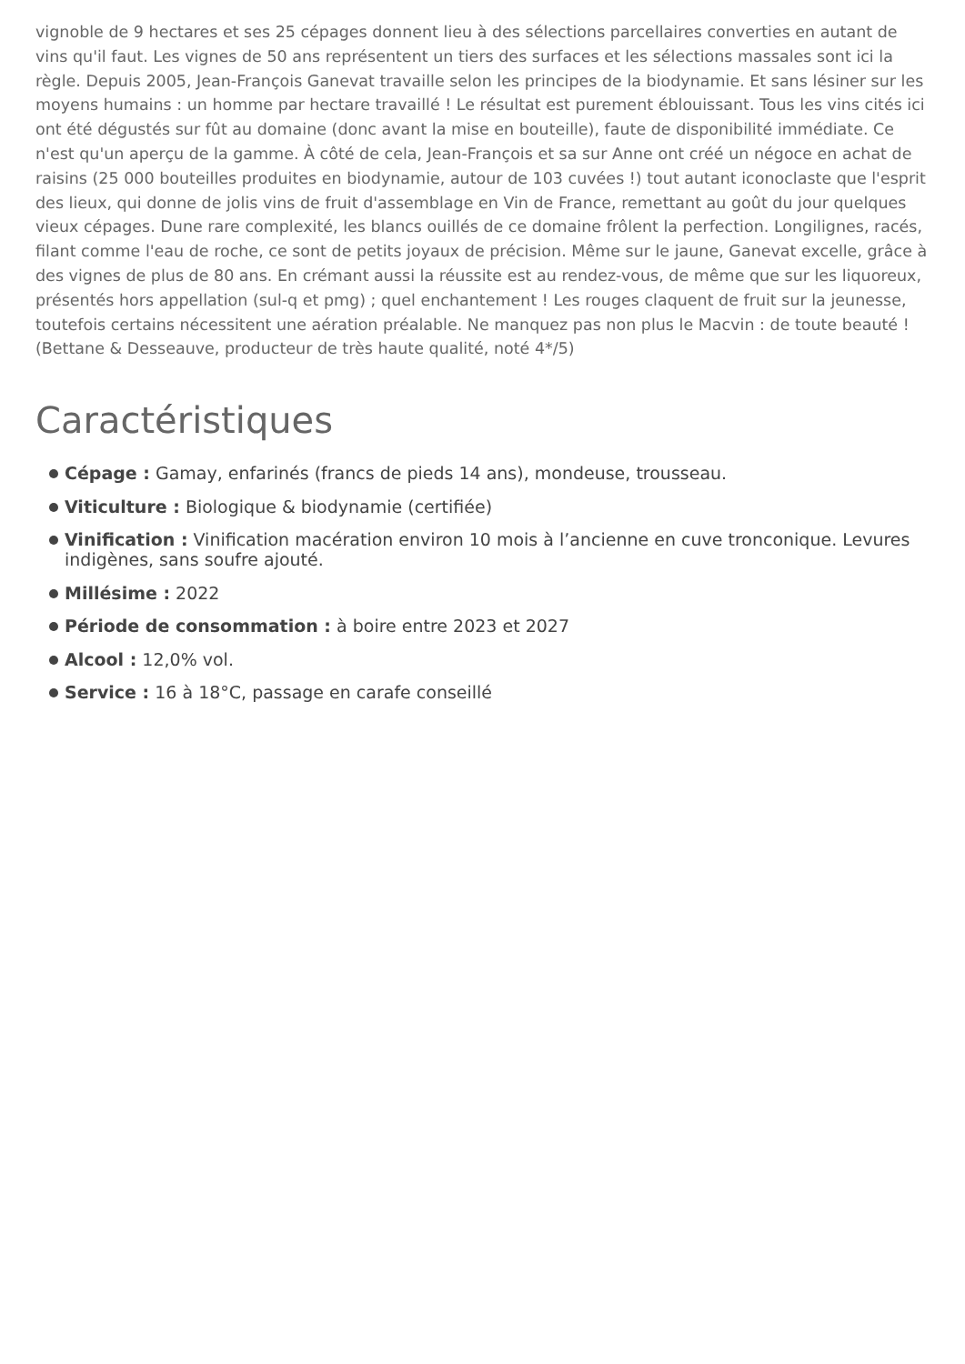vignoble de 9 hectares et ses 25 cépages donnent lieu à des sélections parcellaires converties en autant de vins qu'il faut. Les vignes de 50 ans représentent un tiers des surfaces et les sélections massales sont ici la règle. Depuis 2005, Jean-François Ganevat travaille selon les principes de la biodynamie. Et sans lésiner sur les moyens humains : un homme par hectare travaillé ! Le résultat est purement éblouissant. Tous les vins cités ici ont été dégustés sur fût au domaine (donc avant la mise en bouteille), faute de disponibilité immédiate. Ce n'est qu'un aperçu de la gamme. À côté de cela, Jean-François et sa sur Anne ont créé un négoce en achat de raisins (25 000 bouteilles produites en biodynamie, autour de 103 cuvées !) tout autant iconoclaste que l'esprit des lieux, qui donne de jolis vins de fruit d'assemblage en Vin de France, remettant au goût du jour quelques vieux cépages. Dune rare complexité, les blancs ouillés de ce domaine frôlent la perfection. Longilignes, racés, filant comme l'eau de roche, ce sont de petits joyaux de précision. Même sur le jaune, Ganevat excelle, grâce à des vignes de plus de 80 ans. En crémant aussi la réussite est au rendez-vous, de même que sur les liquoreux, présentés hors appellation (sul-q et pmg) ; quel enchantement ! Les rouges claquent de fruit sur la jeunesse, toutefois certains nécessitent une aération préalable. Ne manquez pas non plus le Macvin : de toute beauté ! (Bettane & Desseauve, producteur de très haute qualité, noté 4*/5)
Caractéristiques
Cépage : Gamay, enfarinés (francs de pieds 14 ans), mondeuse, trousseau.
Viticulture : Biologique & biodynamie (certifiée)
Vinification : Vinification macération environ 10 mois à l’ancienne en cuve tronconique. Levures indigènes, sans soufre ajouté.
Millésime : 2022
Période de consommation : à boire entre 2023 et 2027
Alcool : 12,0% vol.
Service : 16 à 18°C, passage en carafe conseillé